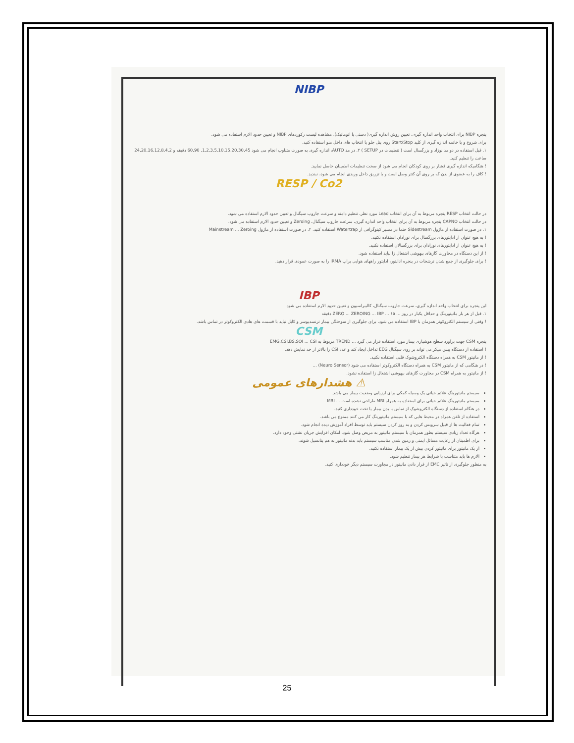NIBP
پنجره NIBP برای انتخاب واحد اندازه گیری، تعیین روش اندازه گیری( دستی یا اتوماتیک)، مشاهده لیست رکوردهای NIBP و تعیین حدود الارم استفاده می شود.
برای شروع و یا خاتمه اندازه گیری از کلید Start/Stop روی پنل جلو یا انتخاب های داخل منو استفاده کنید.
۱. قبل استفاده در دو مد نوزاد و بزرگسال است ( تنظیمات در SETUP ) ۲. در مد AUTO، اندازه گیری به صورت متناوب انجام می شود 1,2,3,5,10,15,20,30,45, 60,90 دقیقه و 24,20,16,12,8,4,2 ساعت را تنظیم کنید.
! هنگامیکه اندازه گیری فشار بر روی کودکان انجام می شود از صحت تنظیمات اطمینان حاصل نمایید.
! کاف را به عضوی از بدن که بر روی آن کتتر وصل است و یا تزریق داخل وریدی انجام می شود، نبندید.
RESP / Co2
در حالت انتخاب RESP پنجره مربوط به آن برای انتخاب Lead مورد نظر، تنظیم دامنه و سرعت جاروب سیگنال و تعیین حدود الارم استفاده می شود.
در حالت انتخاب CAPNO پنجره مربوط به آن برای انتخاب واحد اندازه گیری، سرعت جاروب سیگنال، Zeroing و تعیین حدود الارم استفاده می شود.
۱. در صورت استفاده از ماژول Sidestream حتما در مسیر کپنوگرافی از Watertrap استفاده کنید. ۲. در صورت استفاده از ماژول Mainstream ... Zeroing
! به هیچ عنوان از اداپتورهای بزرگسال برای نوزادان استفاده نکنید.
! به هیچ عنوان از اداپتورهای نوزادان برای بزرگسالان استفاده نکنید.
! از این دستگاه در مجاورت گازهای بیهوشی اشتعال زا نباید استفاده شود.
! برای جلوگیری از جمع شدن ترشحات در پنجره اداپتور، اداپتور راههای هوایی براپ IRMA را به صورت عمودی قرار دهید.
IBP
این پنجره برای انتخاب واحد اندازه گیری، سرعت جاروب سیگنال، کالیبراسیون و تعیین حدود الارم استفاده می شود.
۱. قبل از هر بار مانیتورینگ و حداقل یکبار در روز ... ZERO ... ZEROING ... IBP ... ۱۵ دقیقه
! وقتی از سیستم الکتروکوتر همزمان با IBP استفاده می شود، برای جلوگیری از سوختگی بیمار ترنسدیوسر و کابل نباید با قسمت های هادی الکتروکوتر در تماس باشد.
CSM
پنجره CSM جهت برآورد سطح هوشیاری بیمار مورد استفاده قرار می گیرد ... TREND مربوط به EMG,CSI,BS,SQI ... CSI
! استفاده از دستگاه پیس میکر می تواند بر روی سیگنال EEG تداخل ایجاد کند و عدد CSI را بالاتر از حد نمایش دهد.
! از مانیتور CSM به همراه دستگاه الکتروشوک قلبی استفاده نکنید.
! در هنگامی که از مانیتور CSM به همراه دستگاه الکتروکوتر استفاده می شود (Neuro Sensor) ...
! از مانیتور به همراه CSM در مجاورت گازهای بیهوشی اشتعال زا استفاده نشود.
⚠ هشدارهای عمومی
سیستم مانیتورینگ علائم حیاتی یک وسیله کمکی برای ارزیابی وضعیت بیمار می باشد.
سیستم مانیتورینگ علائم حیاتی برای استفاده به همراه MRI طراحی نشده است ... MRI
در هنگام استفاده از دستگاه الکتروشوک از تماس با بدن بیمار یا تخت خودداری کنید.
استفاده از تلفن همراه در محیط هایی که با سیستم مانیتورینگ کار می کنند ممنوع می باشد.
تمام فعالیت ها از قبیل سرویس کردن و به روز کردن سیستم باید توسط افراد آموزش دیده انجام شود.
هرگاه تعداد زیادی سیستم بطور همزمان با سیستم مانیتور به مریض وصل شود، امکان افزایش جریان نشتی وجود دارد.
برای اطمینان از رعایت مسائل ایمنی و زمین شدن مناسب سیستم باید بدنه مانیتور به هم پتانسیل شوند.
از یک مانیتور برای مانیتور کردن بیش از یک بیمار استفاده نکنید.
الارم ها باید متناسب با شرایط هر بیمار تنظیم شود.
به منظور جلوگیری از تاثیر EMC از قرار دادن مانیتور در مجاورت سیستم دیگر خودداری کنید.
25